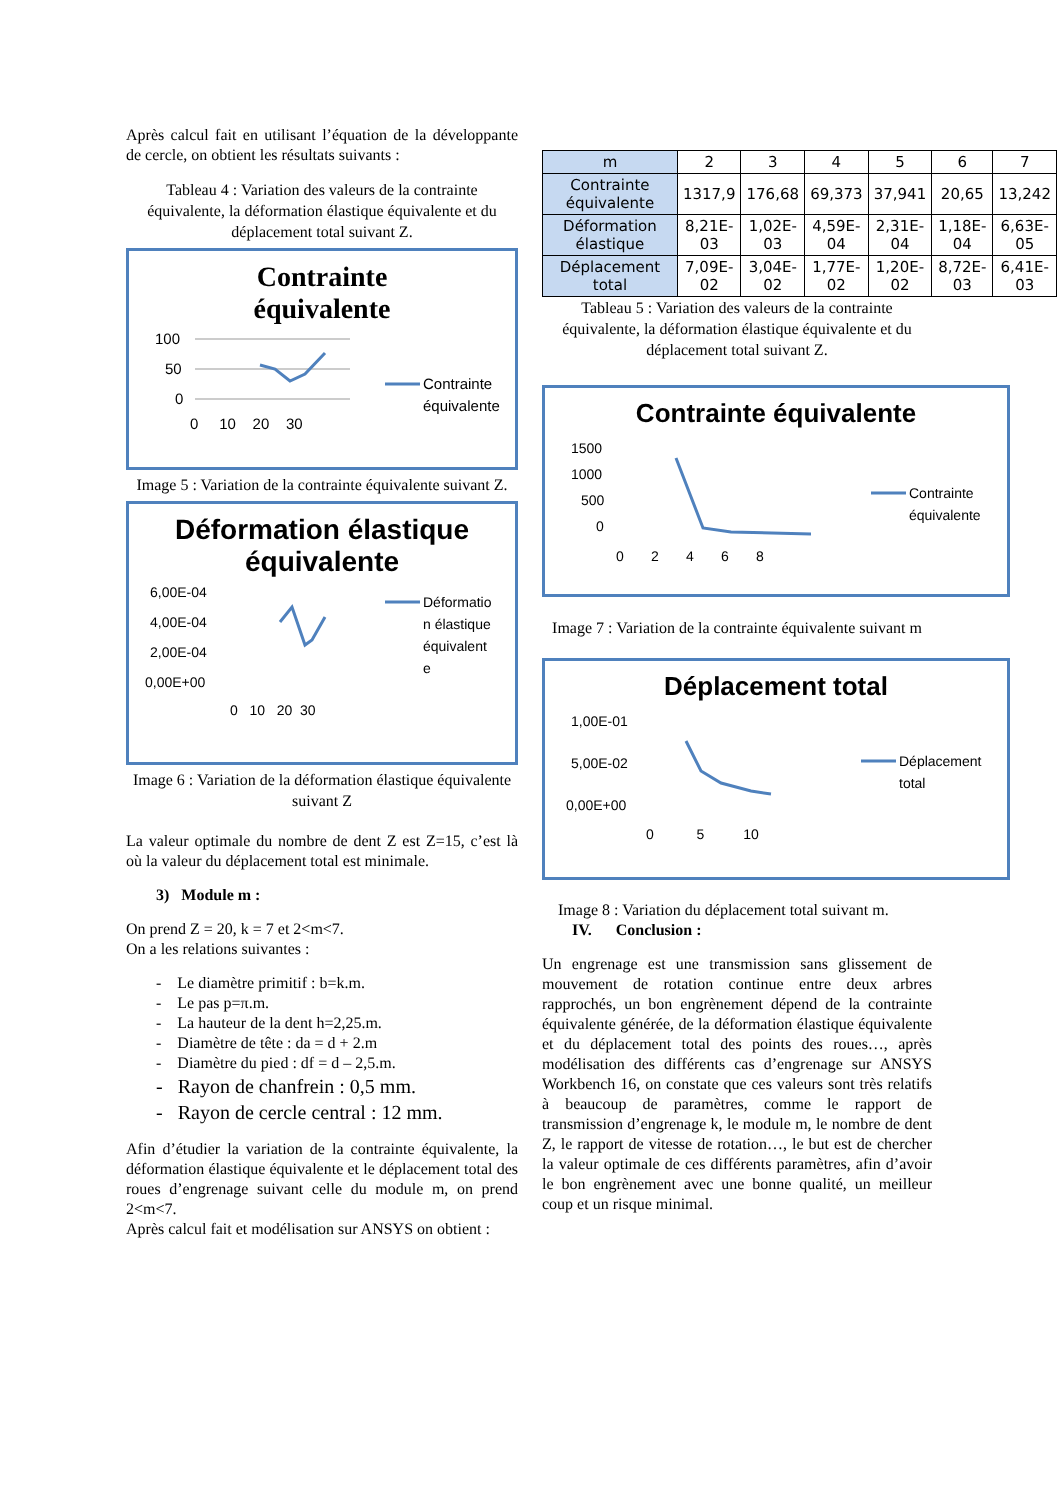Après calcul fait en utilisant l’équation de la développante de cercle, on obtient les résultats suivants :
Tableau 4 : Variation des valeurs de la contrainte équivalente, la déformation élastique équivalente et du déplacement total suivant Z.
Contrainte
équivalente
100
50
0
0 10 20 30
Contrainte
équivalente
Image 5 : Variation de la contrainte équivalente suivant Z.
Déformation élastique
équivalente
6,00E-04
4,00E-04
2,00E-04
0,00E+00
0 10 20 30
Déformatio
n élastique
équivalent
e
Image 6 : Variation de la déformation élastique équivalente suivant Z
La valeur optimale du nombre de dent Z est Z=15, c’est là où la valeur du déplacement total est minimale.
3) Module m :
On prend Z = 20, k = 7 et 2<m<7.
On a les relations suivantes :
- Le diamètre primitif : b=k.m.
- Le pas p=π.m.
- La hauteur de la dent h=2,25.m.
- Diamètre de tête : da = d + 2.m
- Diamètre du pied : df = d – 2,5.m.
- Rayon de chanfrein : 0,5 mm.
- Rayon de cercle central : 12 mm.
Afin d’étudier la variation de la contrainte équivalente, la déformation élastique équivalente et le déplacement total des roues d’engrenage suivant celle du module m, on prend 2<m<7.
Après calcul fait et modélisation sur ANSYS on obtient :
| m | 2 | 3 | 4 | 5 | 6 | 7 |
| --- | --- | --- | --- | --- | --- | --- |
| Contrainte équivalente | 1317,9 | 176,68 | 69,373 | 37,941 | 20,65 | 13,242 |
| Déformation élastique | 8,21E-03 | 1,02E-03 | 4,59E-04 | 2,31E-04 | 1,18E-04 | 6,63E-05 |
| Déplacement total | 7,09E-02 | 3,04E-02 | 1,77E-02 | 1,20E-02 | 8,72E-03 | 6,41E-03 |
Tableau 5 : Variation des valeurs de la contrainte équivalente, la déformation élastique équivalente et du déplacement total suivant Z.
Contrainte équivalente
1500
1000
500
0
0 2 4 6 8
Contrainte
équivalente
Image 7 : Variation de la contrainte équivalente suivant m
Déplacement total
1,00E-01
5,00E-02
0,00E+00
0 5 10
Déplacement
total
Image 8 : Variation du déplacement total suivant m.
IV. Conclusion :
Un engrenage est une transmission sans glissement de mouvement de rotation continue entre deux arbres rapprochés, un bon engrènement dépend de la contrainte équivalente générée, de la déformation élastique équivalente et du déplacement total des points des roues…, après modélisation des différents cas d’engrenage sur ANSYS Workbench 16, on constate que ces valeurs sont très relatifs à beaucoup de paramètres, comme le rapport de transmission d’engrenage k, le module m, le nombre de dent Z, le rapport de vitesse de rotation…, le but est de chercher la valeur optimale de ces différents paramètres, afin d’avoir le bon engrènement avec une bonne qualité, un meilleur coup et un risque minimal.